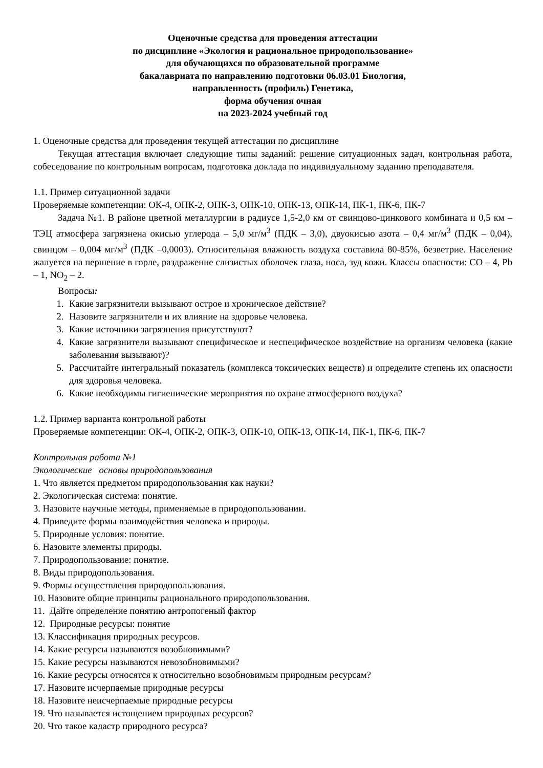Оценочные средства для проведения аттестации
по дисциплине «Экология и рациональное природопользование»
для обучающихся по образовательной программе
бакалавриата по направлению подготовки 06.03.01 Биология,
направленность (профиль) Генетика,
форма обучения очная
на 2023-2024 учебный год
1. Оценочные средства для проведения текущей аттестации по дисциплине
Текущая аттестация включает следующие типы заданий: решение ситуационных задач, контрольная работа, собеседование по контрольным вопросам, подготовка доклада по индивидуальному заданию преподавателя.
1.1. Пример ситуационной задачи
Проверяемые компетенции: ОК-4, ОПК-2, ОПК-3, ОПК-10, ОПК-13, ОПК-14, ПК-1, ПК-6, ПК-7
Задача №1. В районе цветной металлургии в радиусе 1,5-2,0 км от свинцово-цинкового комбината и 0,5 км – ТЭЦ атмосфера загрязнена окисью углерода – 5,0 мг/м<sup>3</sup> (ПДК – 3,0), двуокисью азота – 0,4 мг/м<sup>3</sup> (ПДК – 0,04), свинцом – 0,004 мг/м<sup>3</sup> (ПДК –0,0003). Относительная влажность воздуха составила 80-85%, безветрие. Население жалуется на першение в горле, раздражение слизистых оболочек глаза, носа, зуд кожи. Классы опасности: CO – 4, Pb – 1, NO<sub>2</sub> – 2.
Вопросы:
1. Какие загрязнители вызывают острое и хроническое действие?
2. Назовите загрязнители и их влияние на здоровье человека.
3. Какие источники загрязнения присутствуют?
4. Какие загрязнители вызывают специфическое и неспецифическое воздействие на организм человека (какие заболевания вызывают)?
5. Рассчитайте интегральный показатель (комплекса токсических веществ) и определите степень их опасности для здоровья человека.
6. Какие необходимы гигиенические мероприятия по охране атмосферного воздуха?
1.2. Пример варианта контрольной работы
Проверяемые компетенции: ОК-4, ОПК-2, ОПК-3, ОПК-10, ОПК-13, ОПК-14, ПК-1, ПК-6, ПК-7
Контрольная работа №1
Экологические основы природопользования
1. Что является предметом природопользования как науки?
2. Экологическая система: понятие.
3. Назовите научные методы, применяемые в природопользовании.
4. Приведите формы взаимодействия человека и природы.
5. Природные условия: понятие.
6. Назовите элементы природы.
7. Природопользование: понятие.
8. Виды природопользования.
9. Формы осуществления природопользования.
10. Назовите общие принципы рационального природопользования.
11. Дайте определение понятию антропогеный фактор
12. Природные ресурсы: понятие
13. Классификация природных ресурсов.
14. Какие ресурсы называются возобновимыми?
15. Какие ресурсы называются невозобновимыми?
16. Какие ресурсы относятся к относительно возобновимым природным ресурсам?
17. Назовите исчерпаемые природные ресурсы
18. Назовите неисчерпаемые природные ресурсы
19. Что называется истощением природных ресурсов?
20. Что такое кадастр природного ресурса?